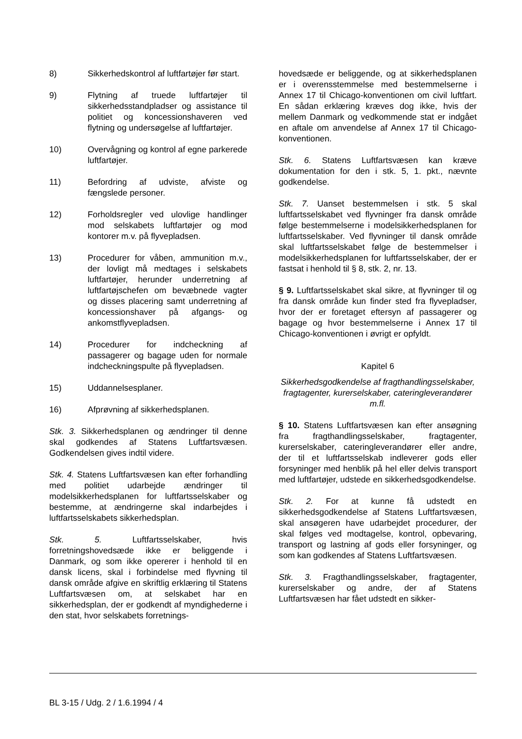8) Sikkerhedskontrol af luftfartøjer før start.
9) Flytning af truede luftfartøjer til sikkerhedsstandpladser og assistance til politiet og koncessionshaveren ved flytning og undersøgelse af luftfartøjer.
10) Overvågning og kontrol af egne parkerede luftfartøjer.
11) Befordring af udviste, afviste og fængslede personer.
12) Forholdsregler ved ulovlige handlinger mod selskabets luftfartøjer og mod kontorer m.v. på flyvepladsen.
13) Procedurer for våben, ammunition m.v., der lovligt må medtages i selskabets luftfartøjer, herunder underretning af luftfartøjschefen om bevæbnede vagter og disses placering samt underretning af koncessionshaver på afgangs- og ankomstflyvepladsen.
14) Procedurer for indcheckning af passagerer og bagage uden for normale indcheckningspulte på flyvepladsen.
15) Uddannelsesplaner.
16) Afprøvning af sikkerhedsplanen.
Stk. 3. Sikkerhedsplanen og ændringer til denne skal godkendes af Statens Luftfartsvæsen. Godkendelsen gives indtil videre.
Stk. 4. Statens Luftfartsvæsen kan efter forhandling med politiet udarbejde ændringer til modelsikkerhedsplanen for luftfartsselskaber og bestemme, at ændringerne skal indarbejdes i luftfartsselskabets sikkerhedsplan.
Stk. 5. Luftfartsselskaber, hvis forretningshovedsæde ikke er beliggende i Danmark, og som ikke opererer i henhold til en dansk licens, skal i forbindelse med flyvning til dansk område afgive en skriftlig erklæring til Statens Luftfartsvæsen om, at selskabet har en sikkerhedsplan, der er godkendt af myndighederne i den stat, hvor selskabets forretnings-
hovedsæde er beliggende, og at sikkerhedsplanen er i overensstemmelse med bestemmelserne i Annex 17 til Chicago-konventionen om civil luftfart. En sådan erklæring kræves dog ikke, hvis der mellem Danmark og vedkommende stat er indgået en aftale om anvendelse af Annex 17 til Chicago-konventionen.
Stk. 6. Statens Luftfartsvæsen kan kræve dokumentation for den i stk. 5, 1. pkt., nævnte godkendelse.
Stk. 7. Uanset bestemmelsen i stk. 5 skal luftfartsselskabet ved flyvninger fra dansk område følge bestemmelserne i modelsikkerhedsplanen for luftfartsselskaber. Ved flyvninger til dansk område skal luftfartsselskabet følge de bestemmelser i modelsikkerhedsplanen for luftfartsselskaber, der er fastsat i henhold til § 8, stk. 2, nr. 13.
§ 9. Luftfartsselskabet skal sikre, at flyvninger til og fra dansk område kun finder sted fra flyvepladser, hvor der er foretaget eftersyn af passagerer og bagage og hvor bestemmelserne i Annex 17 til Chicago-konventionen i øvrigt er opfyldt.
Kapitel 6
Sikkerhedsgodkendelse af fragthandlingsselskaber, fragtagenter, kurerselskaber, cateringleverandører m.fl.
§ 10. Statens Luftfartsvæsen kan efter ansøgning fra fragthandlingsselskaber, fragtagenter, kurerselskaber, cateringleverandører eller andre, der til et luftfartsselskab indleverer gods eller forsyninger med henblik på hel eller delvis transport med luftfartøjer, udstede en sikkerhedsgodkendelse.
Stk. 2. For at kunne få udstedt en sikkerhedsgodkendelse af Statens Luftfartsvæsen, skal ansøgeren have udarbejdet procedurer, der skal følges ved modtagelse, kontrol, opbevaring, transport og lastning af gods eller forsyninger, og som kan godkendes af Statens Luftfartsvæsen.
Stk. 3. Fragthandlingsselskaber, fragtagenter, kurerselskaber og andre, der af Statens Luftfartsvæsen har fået udstedt en sikker-
BL 3-15 / Udg. 2 / 1.6.1994 / 4